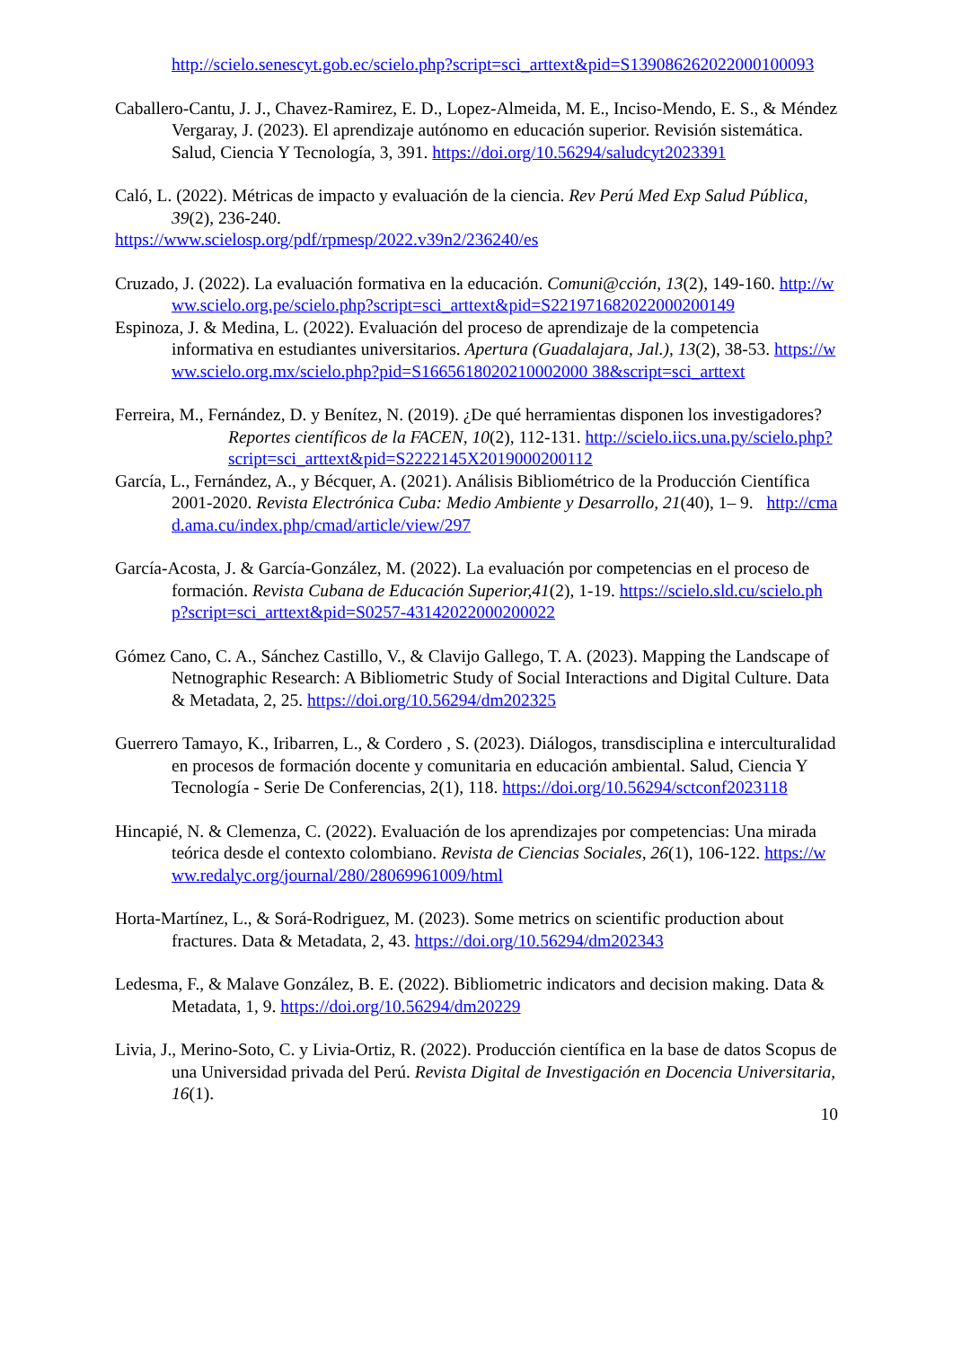http://scielo.senescyt.gob.ec/scielo.php?script=sci_arttext&pid=S139086262022000100093
Caballero-Cantu, J. J., Chavez-Ramirez, E. D., Lopez-Almeida, M. E., Inciso-Mendo, E. S., & Méndez Vergaray, J. (2023). El aprendizaje autónomo en educación superior. Revisión sistemática. Salud, Ciencia Y Tecnología, 3, 391. https://doi.org/10.56294/saludcyt2023391
Caló, L. (2022). Métricas de impacto y evaluación de la ciencia. Rev Perú Med Exp Salud Pública, 39(2), 236-240.
https://www.scielosp.org/pdf/rpmesp/2022.v39n2/236240/es
Cruzado, J. (2022). La evaluación formativa en la educación. Comuni@cción, 13(2), 149-160. http://www.scielo.org.pe/scielo.php?script=sci_arttext&pid=S221971682022000200149
Espinoza, J. & Medina, L. (2022). Evaluación del proceso de aprendizaje de la competencia informativa en estudiantes universitarios. Apertura (Guadalajara, Jal.), 13(2), 38-53. https://www.scielo.org.mx/scielo.php?pid=S1665618020210002000 38&script=sci_arttext
Ferreira, M., Fernández, D. y Benítez, N. (2019). ¿De qué herramientas disponen los investigadores? Reportes científicos de la FACEN, 10(2), 112-131. http://scielo.iics.una.py/scielo.php?script=sci_arttext&pid=S2222145X2019000200112
García, L., Fernández, A., y Bécquer, A. (2021). Análisis Bibliométrico de la Producción Científica 2001-2020. Revista Electrónica Cuba: Medio Ambiente y Desarrollo, 21(40), 1– 9. http://cmad.ama.cu/index.php/cmad/article/view/297
García-Acosta, J. & García-González, M. (2022). La evaluación por competencias en el proceso de formación. Revista Cubana de Educación Superior,41(2), 1-19. https://scielo.sld.cu/scielo.php?script=sci_arttext&pid=S0257-43142022000200022
Gómez Cano, C. A., Sánchez Castillo, V., & Clavijo Gallego, T. A. (2023). Mapping the Landscape of Netnographic Research: A Bibliometric Study of Social Interactions and Digital Culture. Data & Metadata, 2, 25. https://doi.org/10.56294/dm202325
Guerrero Tamayo, K., Iribarren, L., & Cordero , S. (2023). Diálogos, transdisciplina e interculturalidad en procesos de formación docente y comunitaria en educación ambiental. Salud, Ciencia Y Tecnología - Serie De Conferencias, 2(1), 118. https://doi.org/10.56294/sctconf2023118
Hincapié, N. & Clemenza, C. (2022). Evaluación de los aprendizajes por competencias: Una mirada teórica desde el contexto colombiano. Revista de Ciencias Sociales, 26(1), 106-122. https://www.redalyc.org/journal/280/28069961009/html
Horta-Martínez, L., & Sorá-Rodriguez, M. (2023). Some metrics on scientific production about fractures. Data & Metadata, 2, 43. https://doi.org/10.56294/dm202343
Ledesma, F., & Malave González, B. E. (2022). Bibliometric indicators and decision making. Data & Metadata, 1, 9. https://doi.org/10.56294/dm20229
Livia, J., Merino-Soto, C. y Livia-Ortiz, R. (2022). Producción científica en la base de datos Scopus de una Universidad privada del Perú. Revista Digital de Investigación en Docencia Universitaria, 16(1).
10